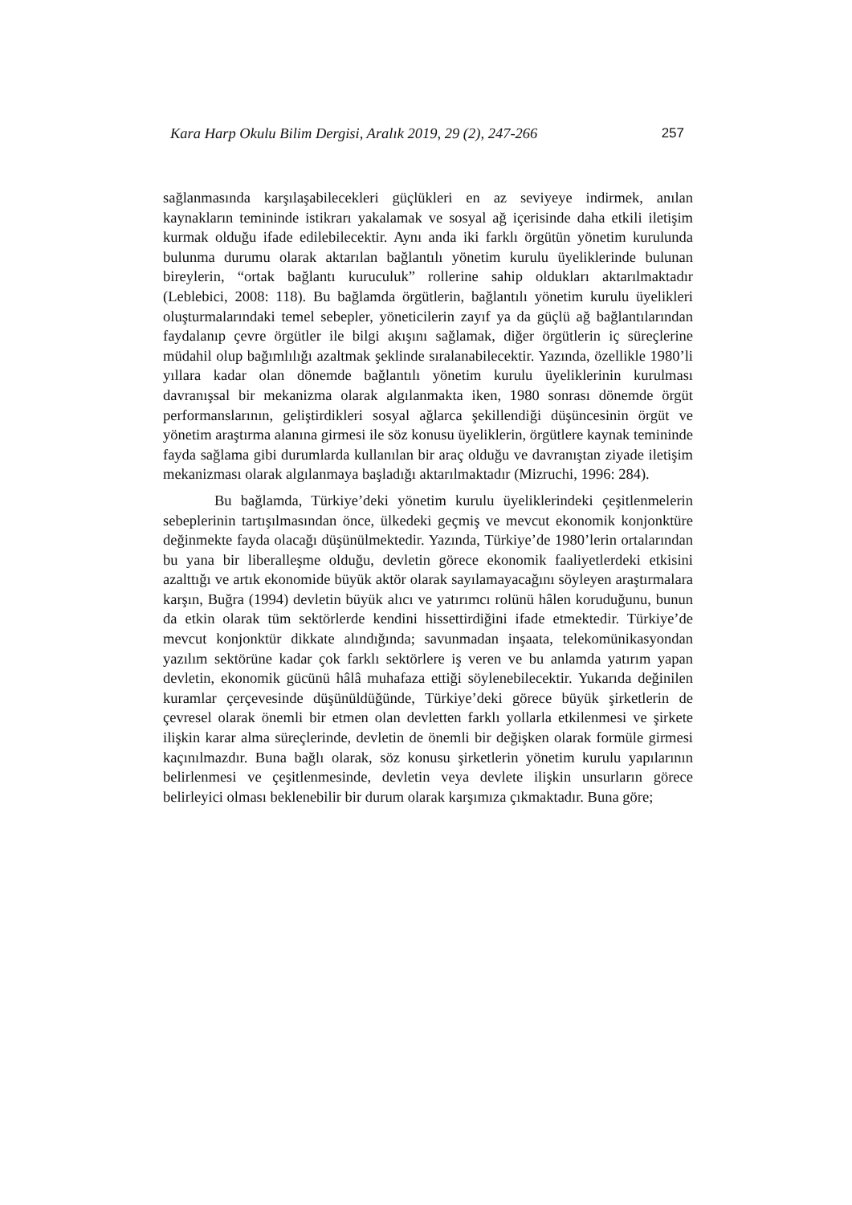Kara Harp Okulu Bilim Dergisi, Aralık 2019, 29 (2), 247-266 257
sağlanmasında karşılaşabilecekleri güçlükleri en az seviyeye indirmek, anılan kaynakların temininde istikrarı yakalamak ve sosyal ağ içerisinde daha etkili iletişim kurmak olduğu ifade edilebilecektir. Aynı anda iki farklı örgütün yönetim kurulunda bulunma durumu olarak aktarılan bağlantılı yönetim kurulu üyeliklerinde bulunan bireylerin, “ortak bağlantı kuruculuk” rollerine sahip oldukları aktarılmaktadır (Leblebici, 2008: 118). Bu bağlamda örgütlerin, bağlantılı yönetim kurulu üyelikleri oluşturmalarındaki temel sebepler, yöneticilerin zayıf ya da güçlü ağ bağlantılarından faydalanıp çevre örgütler ile bilgi akışını sağlamak, diğer örgütlerin iç süreçlerine müdahil olup bağımlılığı azaltmak şeklinde sıralanabilecektir. Yazında, özellikle 1980’li yıllara kadar olan dönemde bağlantılı yönetim kurulu üyeliklerinin kurulması davranışsal bir mekanizma olarak algılanmakta iken, 1980 sonrası dönemde örgüt performanslarının, geliştirdikleri sosyal ağlarca şekillendiği düşüncesinin örgüt ve yönetim araştırma alanına girmesi ile söz konusu üyeliklerin, örgütlere kaynak temininde fayda sağlama gibi durumlarda kullanılan bir araç olduğu ve davranıştan ziyade iletişim mekanizması olarak algılanmaya başladığı aktarılmaktadır (Mizruchi, 1996: 284).
Bu bağlamda, Türkiye’deki yönetim kurulu üyeliklerindeki çeşitlenmelerin sebeplerinin tartışılmasından önce, ülkedeki geçmiş ve mevcut ekonomik konjonktüre değinmekte fayda olacağı düşünülmektedir. Yazında, Türkiye’de 1980’lerin ortalarından bu yana bir liberalleşme olduğu, devletin görece ekonomik faaliyetlerdeki etkisini azalttığı ve artık ekonomide büyük aktör olarak sayılamayacağını söyleyen araştırmalara karşın, Buğra (1994) devletin büyük alıcı ve yatırımcı rolünü hâlen koruduğunu, bunun da etkin olarak tüm sektörlerde kendini hissettirdiğini ifade etmektedir. Türkiye’de mevcut konjonktür dikkate alındığında; savunmadan inşaata, telekomünikasyondan yazılım sektörüne kadar çok farklı sektörlere iş veren ve bu anlamda yatırım yapan devletin, ekonomik gücünü hâlâ muhafaza ettiği söylenebilecektir. Yukarıda değinilen kuramlar çerçevesinde düşünüldüğünde, Türkiye’deki görece büyük şirketlerin de çevresel olarak önemli bir etmen olan devletten farklı yollarla etkilenmesi ve şirkete ilişkin karar alma süreçlerinde, devletin de önemli bir değişken olarak formüle girmesi kaçınılmazdır. Buna bağlı olarak, söz konusu şirketlerin yönetim kurulu yapılarının belirlenmesi ve çeşitlenmesinde, devletin veya devlete ilişkin unsurların görece belirleyici olması beklenebilir bir durum olarak karşımıza çıkmaktadır. Buna göre;